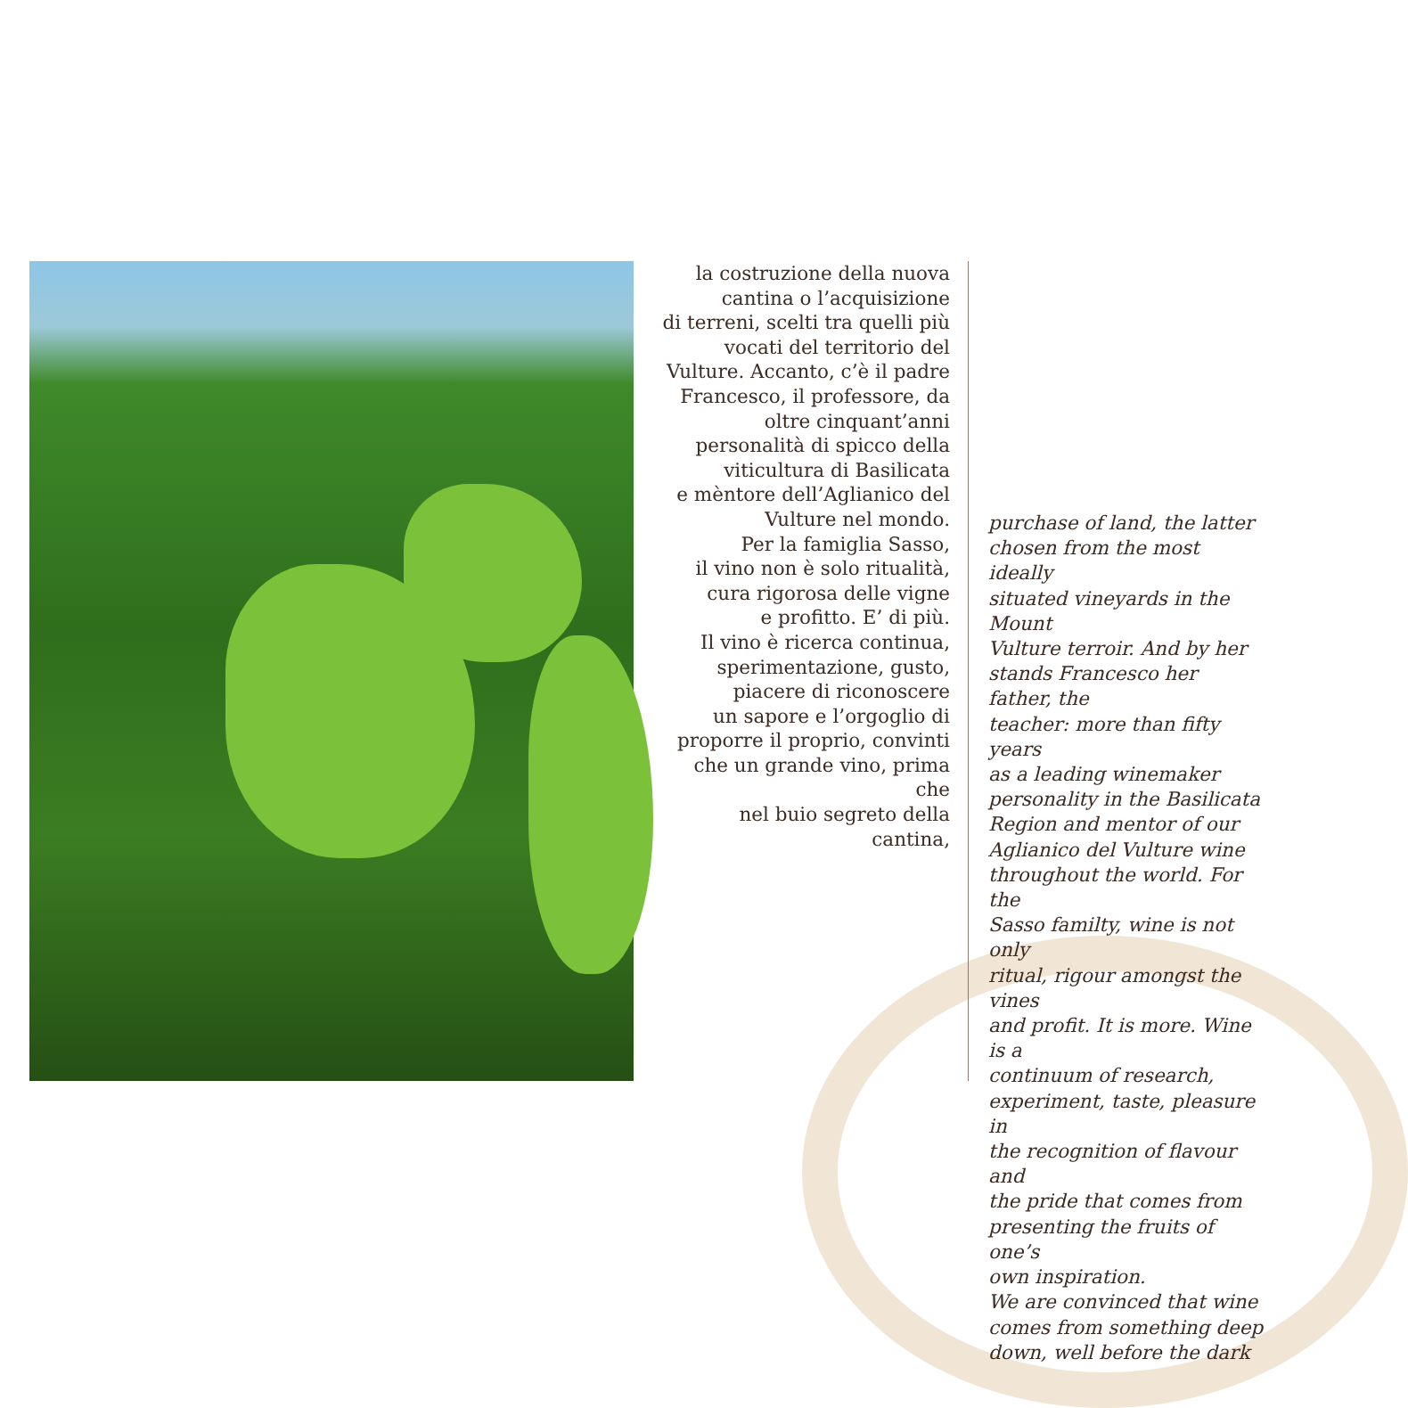la costruzione della nuova
cantina o l’acquisizione
di terreni, scelti tra quelli più
vocati del territorio del
Vulture. Accanto, c’è il padre
Francesco, il professore, da
oltre cinquant’anni
personalità di spicco della
viticultura di Basilicata
e mèntore dell’Aglianico del
Vulture nel mondo.
Per la famiglia Sasso,
il vino non è solo ritualità,
cura rigorosa delle vigne
e profitto. E’ di più.
Il vino è ricerca continua,
sperimentazione, gusto,
piacere di riconoscere
un sapore e l’orgoglio di
proporre il proprio, convinti
che un grande vino, prima che
nel buio segreto della cantina,
purchase of land, the latter
chosen from the most ideally
situated vineyards in the Mount
Vulture terroir. And by her
stands Francesco her father, the
teacher: more than fifty years
as a leading winemaker
personality in the Basilicata
Region and mentor of our
Aglianico del Vulture wine
throughout the world. For the
Sasso familty, wine is not only
ritual, rigour amongst the vines
and profit. It is more. Wine is a
continuum of research,
experiment, taste, pleasure in
the recognition of flavour and
the pride that comes from
presenting the fruits of one’s
own inspiration.
We are convinced that wine
comes from something deep
down, well before the dark